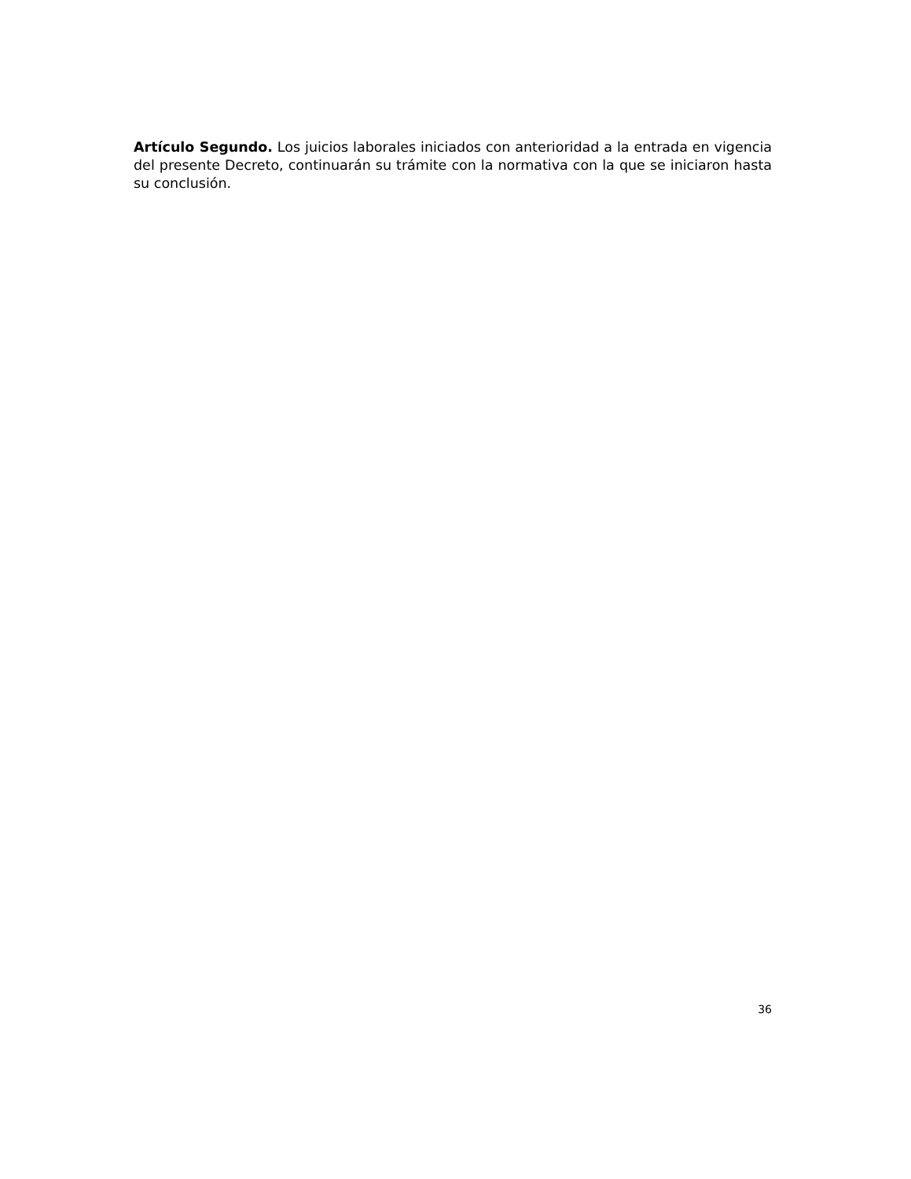Artículo Segundo. Los juicios laborales iniciados con anterioridad a la entrada en vigencia del presente Decreto, continuarán su trámite con la normativa con la que se iniciaron hasta su conclusión.
36